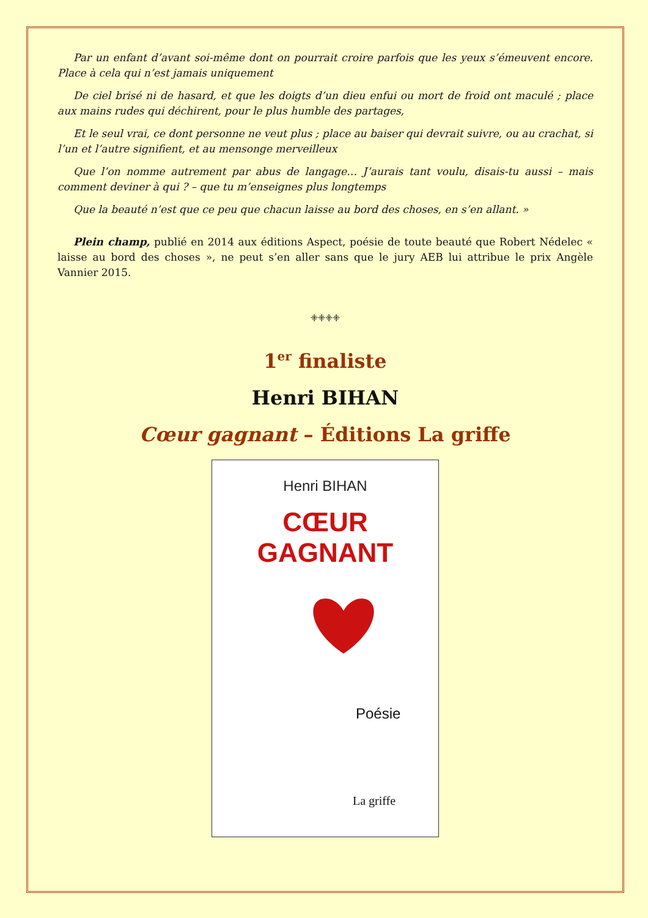Par un enfant d’avant soi-même dont on pourrait croire parfois que les yeux s’émeuvent encore. Place à cela qui n’est jamais uniquement
De ciel brisé ni de hasard, et que les doigts d’un dieu enfui ou mort de froid ont maculé ; place aux mains rudes qui déchirent, pour le plus humble des partages,
Et le seul vrai, ce dont personne ne veut plus ; place au baiser qui devrait suivre, ou au crachat, si l’un et l’autre signifient, et au mensonge merveilleux
Que l’on nomme autrement par abus de langage… J’aurais tant voulu, disais-tu aussi – mais comment deviner à qui ? – que tu m’enseignes plus longtemps
Que la beauté n’est que ce peu que chacun laisse au bord des choses, en s’en allant. »
Plein champ, publié en 2014 aux éditions Aspect, poésie de toute beauté que Robert Nédelec « laisse au bord des choses », ne peut s’en aller sans que le jury AEB lui attribue le prix Angèle Vannier 2015.
ꔰꔰꔰꔰ
1<sup>er</sup> finaliste
Henri BIHAN
Cœur gagnant – Éditions La griffe
Henri BIHAN
CŒUR GAGNANT
Poésie
La griffe